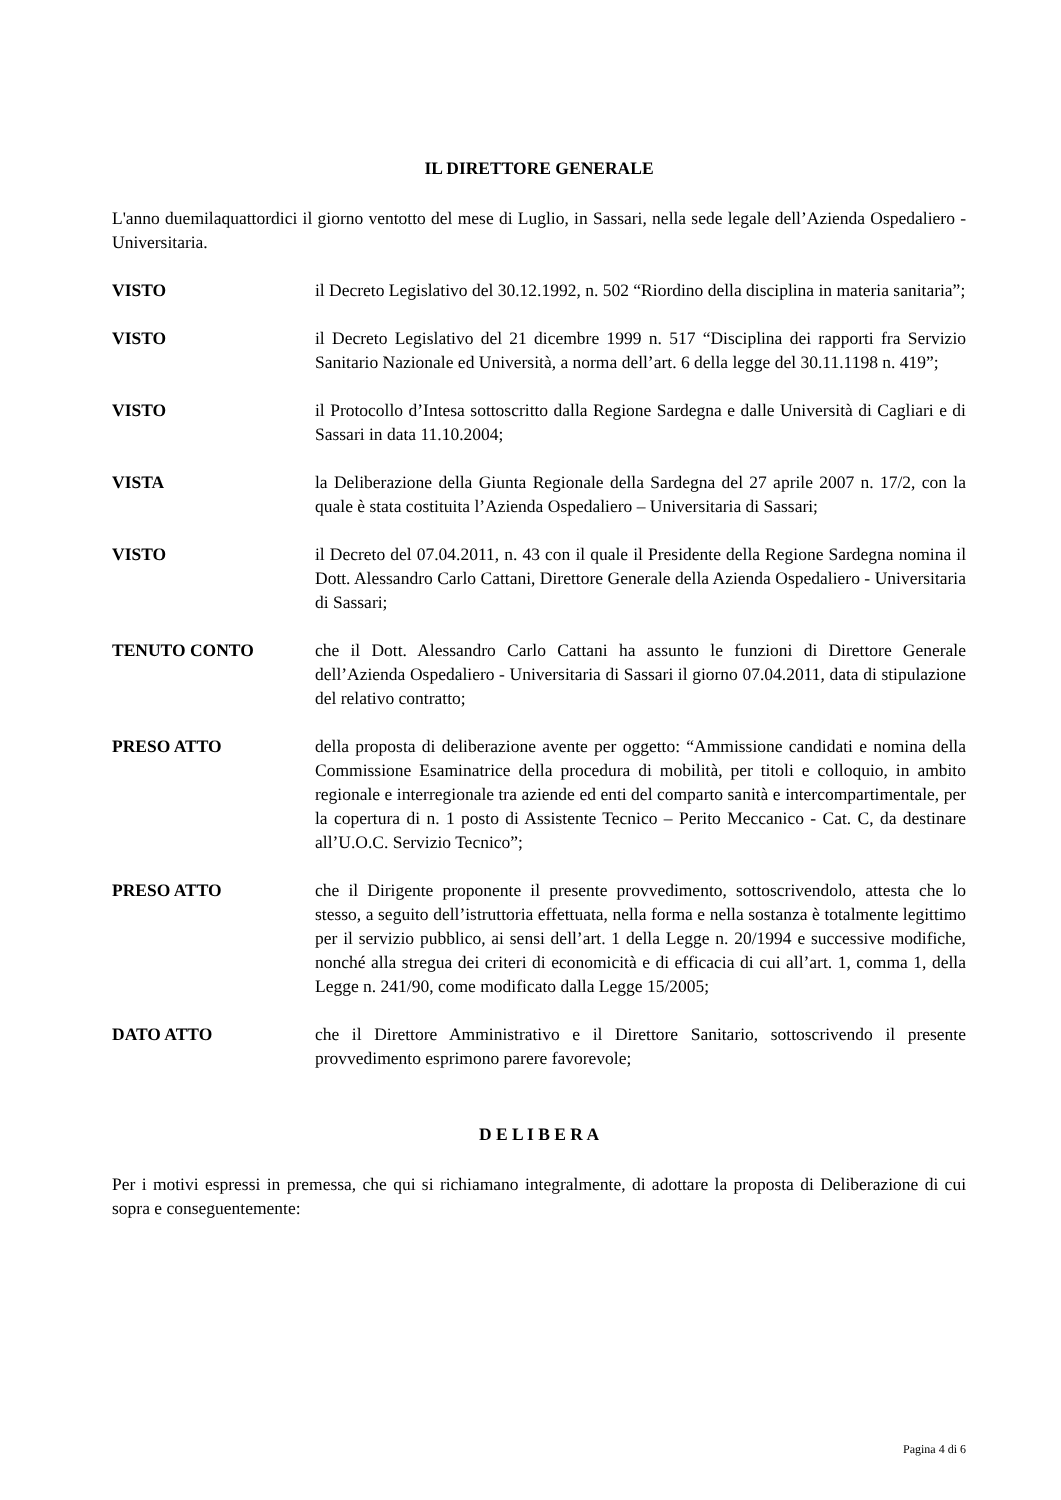IL DIRETTORE GENERALE
L'anno duemilaquattordici il giorno ventotto del mese di Luglio, in Sassari, nella sede legale dell’Azienda Ospedaliero - Universitaria.
VISTO il Decreto Legislativo del 30.12.1992, n. 502 “Riordino della disciplina in materia sanitaria”;
VISTO il Decreto Legislativo del 21 dicembre 1999 n. 517 “Disciplina dei rapporti fra Servizio Sanitario Nazionale ed Università, a norma dell’art. 6 della legge del 30.11.1198 n. 419”;
VISTO il Protocollo d’Intesa sottoscritto dalla Regione Sardegna e dalle Università di Cagliari e di Sassari in data 11.10.2004;
VISTA la Deliberazione della Giunta Regionale della Sardegna del 27 aprile 2007 n. 17/2, con la quale è stata costituita l’Azienda Ospedaliero – Universitaria di Sassari;
VISTO il Decreto del 07.04.2011, n. 43 con il quale il Presidente della Regione Sardegna nomina il Dott. Alessandro Carlo Cattani, Direttore Generale della Azienda Ospedaliero - Universitaria di Sassari;
TENUTO CONTO che il Dott. Alessandro Carlo Cattani ha assunto le funzioni di Direttore Generale dell’Azienda Ospedaliero - Universitaria di Sassari il giorno 07.04.2011, data di stipulazione del relativo contratto;
PRESO ATTO della proposta di deliberazione avente per oggetto: “Ammissione candidati e nomina della Commissione Esaminatrice della procedura di mobilità, per titoli e colloquio, in ambito regionale e interregionale tra aziende ed enti del comparto sanità e intercompartimentale, per la copertura di n. 1 posto di Assistente Tecnico – Perito Meccanico - Cat. C, da destinare all’U.O.C. Servizio Tecnico”;
PRESO ATTO che il Dirigente proponente il presente provvedimento, sottoscrivendolo, attesta che lo stesso, a seguito dell’istruttoria effettuata, nella forma e nella sostanza è totalmente legittimo per il servizio pubblico, ai sensi dell’art. 1 della Legge n. 20/1994 e successive modifiche, nonché alla stregua dei criteri di economicità e di efficacia di cui all’art. 1, comma 1, della Legge n. 241/90, come modificato dalla Legge 15/2005;
DATO ATTO che il Direttore Amministrativo e il Direttore Sanitario, sottoscrivendo il presente provvedimento esprimono parere favorevole;
D E L I B E R A
Per i motivi espressi in premessa, che qui si richiamano integralmente, di adottare la proposta di Deliberazione di cui sopra e conseguentemente:
Pagina 4 di 6